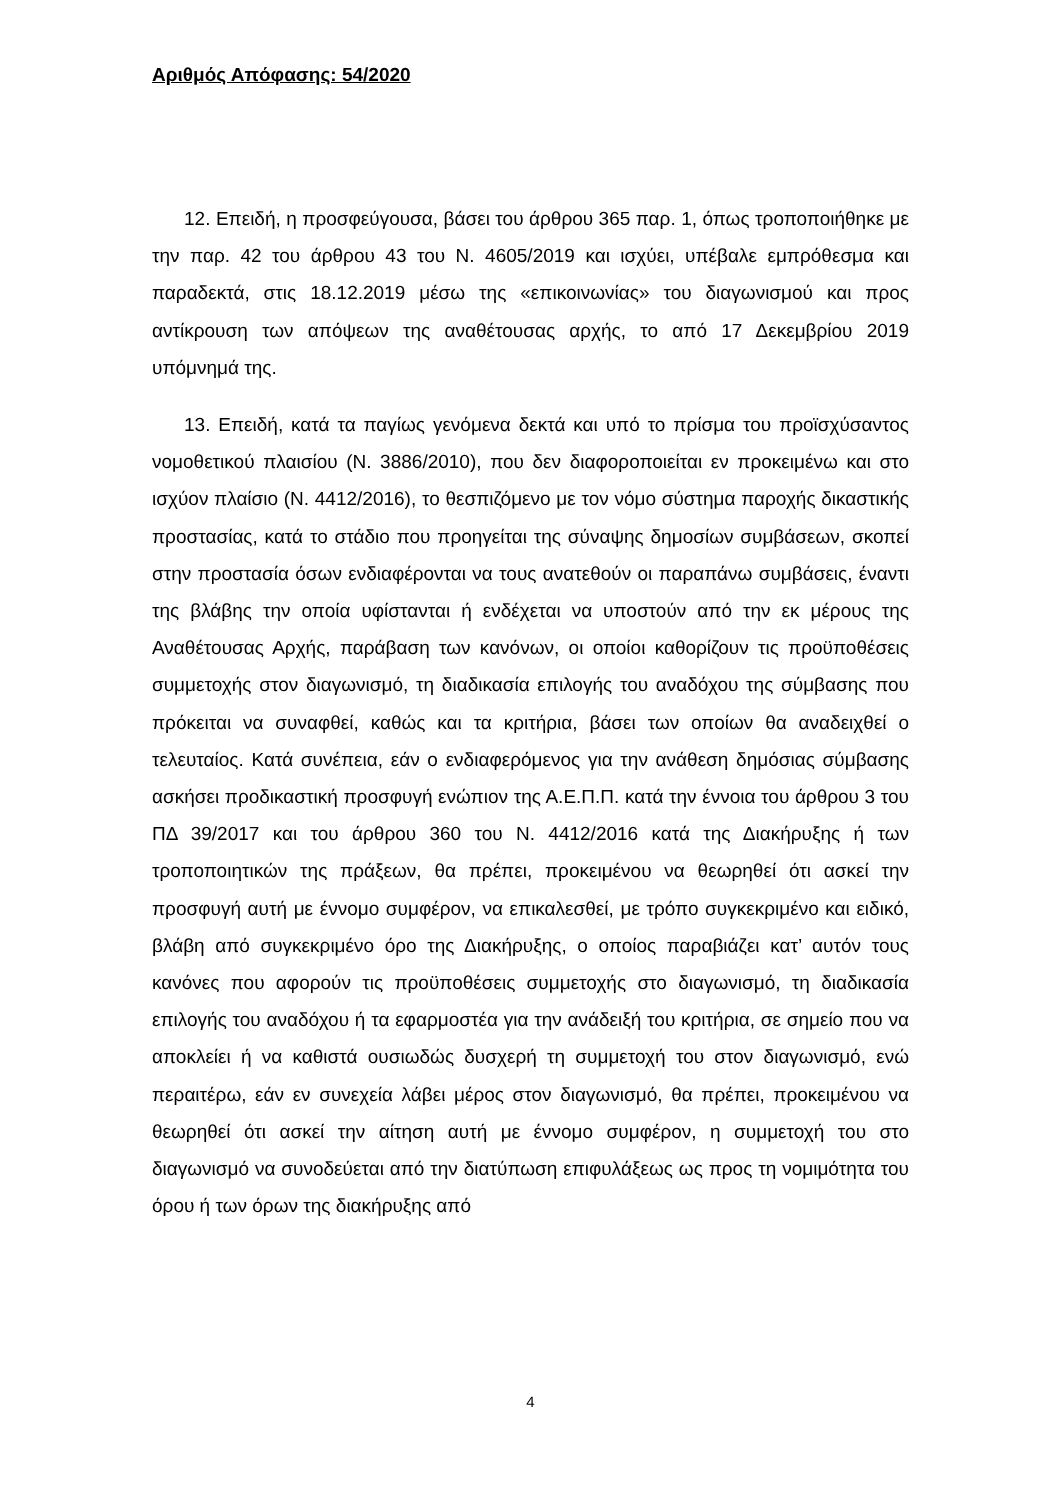Αριθμός Απόφασης: 54/2020
12. Επειδή, η προσφεύγουσα, βάσει του άρθρου 365 παρ. 1, όπως τροποποιήθηκε με την παρ. 42 του άρθρου 43 του Ν. 4605/2019 και ισχύει, υπέβαλε εμπρόθεσμα και παραδεκτά, στις 18.12.2019 μέσω της «επικοινωνίας» του διαγωνισμού και προς αντίκρουση των απόψεων της αναθέτουσας αρχής, το από 17 Δεκεμβρίου 2019 υπόμνημά της.
13. Επειδή, κατά τα παγίως γενόμενα δεκτά και υπό το πρίσμα του προϊσχύσαντος νομοθετικού πλαισίου (Ν. 3886/2010), που δεν διαφοροποιείται εν προκειμένω και στο ισχύον πλαίσιο (Ν. 4412/2016), το θεσπιζόμενο με τον νόμο σύστημα παροχής δικαστικής προστασίας, κατά το στάδιο που προηγείται της σύναψης δημοσίων συμβάσεων, σκοπεί στην προστασία όσων ενδιαφέρονται να τους ανατεθούν οι παραπάνω συμβάσεις, έναντι της βλάβης την οποία υφίστανται ή ενδέχεται να υποστούν από την εκ μέρους της Αναθέτουσας Αρχής, παράβαση των κανόνων, οι οποίοι καθορίζουν τις προϋποθέσεις συμμετοχής στον διαγωνισμό, τη διαδικασία επιλογής του αναδόχου της σύμβασης που πρόκειται να συναφθεί, καθώς και τα κριτήρια, βάσει των οποίων θα αναδειχθεί ο τελευταίος. Κατά συνέπεια, εάν ο ενδιαφερόμενος για την ανάθεση δημόσιας σύμβασης ασκήσει προδικαστική προσφυγή ενώπιον της Α.Ε.Π.Π. κατά την έννοια του άρθρου 3 του ΠΔ 39/2017 και του άρθρου 360 του Ν. 4412/2016 κατά της Διακήρυξης ή των τροποποιητικών της πράξεων, θα πρέπει, προκειμένου να θεωρηθεί ότι ασκεί την προσφυγή αυτή με έννομο συμφέρον, να επικαλεσθεί, με τρόπο συγκεκριμένο και ειδικό, βλάβη από συγκεκριμένο όρο της Διακήρυξης, ο οποίος παραβιάζει κατ’ αυτόν τους κανόνες που αφορούν τις προϋποθέσεις συμμετοχής στο διαγωνισμό, τη διαδικασία επιλογής του αναδόχου ή τα εφαρμοστέα για την ανάδειξή του κριτήρια, σε σημείο που να αποκλείει ή να καθιστά ουσιωδώς δυσχερή τη συμμετοχή του στον διαγωνισμό, ενώ περαιτέρω, εάν εν συνεχεία λάβει μέρος στον διαγωνισμό, θα πρέπει, προκειμένου να θεωρηθεί ότι ασκεί την αίτηση αυτή με έννομο συμφέρον, η συμμετοχή του στο διαγωνισμό να συνοδεύεται από την διατύπωση επιφυλάξεως ως προς τη νομιμότητα του όρου ή των όρων της διακήρυξης από
4